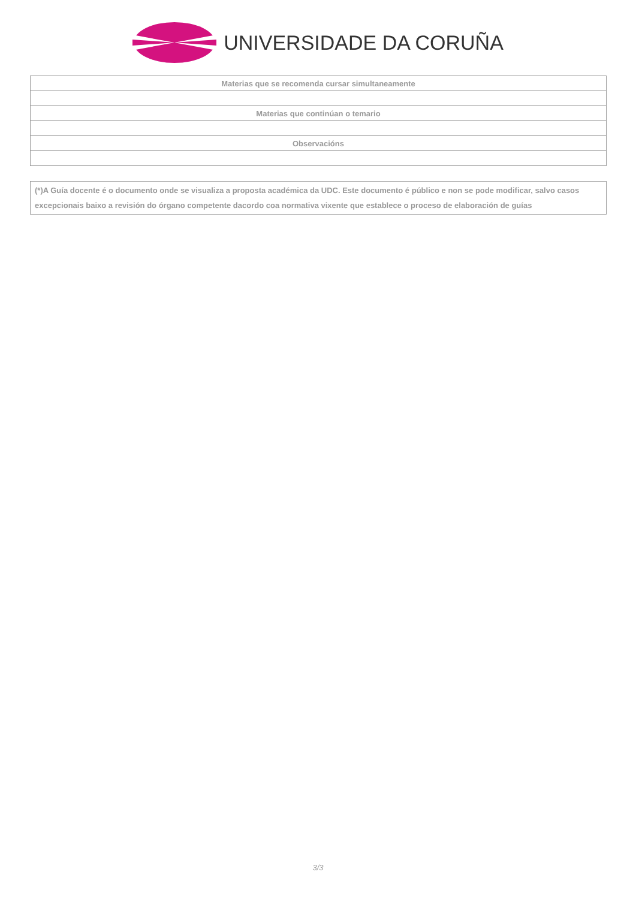UNIVERSIDADE DA CORUÑA
| Materias que se recomenda cursar simultaneamente |
| --- |
| Materias que continúan o temario |
| Observacións |
(*)A Guía docente é o documento onde se visualiza a proposta académica da UDC. Este documento é público e non se pode modificar, salvo casos excepcionais baixo a revisión do órgano competente dacordo coa normativa vixente que establece o proceso de elaboración de guías
3/3